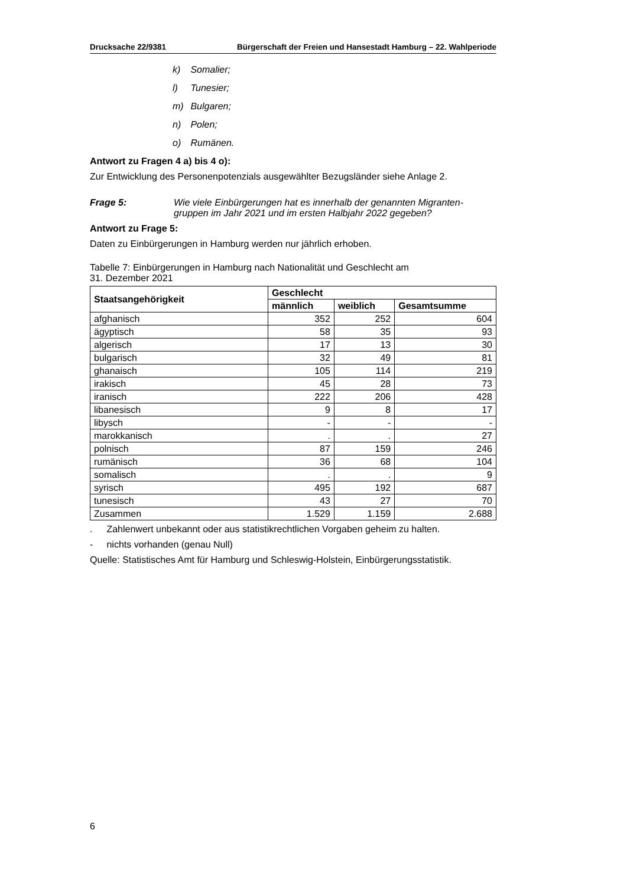Drucksache 22/9381 Bürgerschaft der Freien und Hansestadt Hamburg – 22. Wahlperiode
k) Somalier;
l) Tunesier;
m) Bulgaren;
n) Polen;
o) Rumänen.
Antwort zu Fragen 4 a) bis 4 o):
Zur Entwicklung des Personenpotenzials ausgewählter Bezugsländer siehe Anlage 2.
Frage 5: Wie viele Einbürgerungen hat es innerhalb der genannten Migranten-gruppen im Jahr 2021 und im ersten Halbjahr 2022 gegeben?
Antwort zu Frage 5:
Daten zu Einbürgerungen in Hamburg werden nur jährlich erhoben.
Tabelle 7: Einbürgerungen in Hamburg nach Nationalität und Geschlecht am
31. Dezember 2021
| Staatsangehörigkeit | Geschlecht | | |
| --- | --- | --- | --- |
| | männlich | weiblich | Gesamtsumme |
| afghanisch | 352 | 252 | 604 |
| ägyptisch | 58 | 35 | 93 |
| algerisch | 17 | 13 | 30 |
| bulgarisch | 32 | 49 | 81 |
| ghanaisch | 105 | 114 | 219 |
| irakisch | 45 | 28 | 73 |
| iranisch | 222 | 206 | 428 |
| libanesisch | 9 | 8 | 17 |
| libysch | - | - | - |
| marokkanisch | . | . | 27 |
| polnisch | 87 | 159 | 246 |
| rumänisch | 36 | 68 | 104 |
| somalisch | . | . | 9 |
| syrisch | 495 | 192 | 687 |
| tunesisch | 43 | 27 | 70 |
| Zusammen | 1.529 | 1.159 | 2.688 |
. Zahlenwert unbekannt oder aus statistikrechtlichen Vorgaben geheim zu halten.
- nichts vorhanden (genau Null)
Quelle: Statistisches Amt für Hamburg und Schleswig-Holstein, Einbürgerungsstatistik.
6